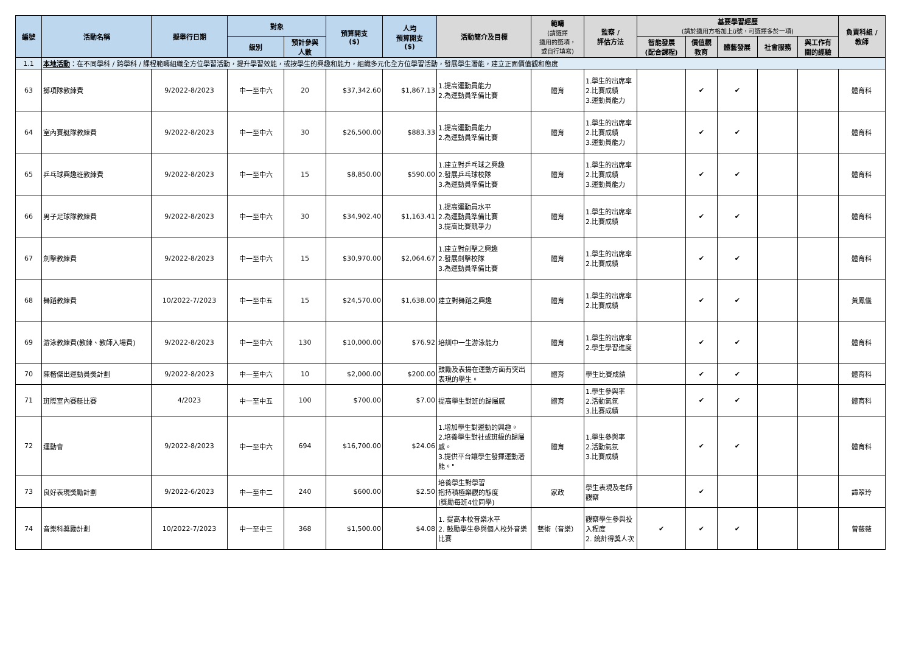| 編號 | 活動名稱 | 擬舉行日期 | 對象 | | 預算開支 ($) | 人均 預算開支 ($) | 活動簡介及目標 | 範疇 (請選擇 適用的選項， 或自行填寫) | 監察 / 評估方法 | 基要學習經歷 (請於適用方格加上ü號，可選擇多於一項) | | | | | 負責科組 / 教師 |
| --- | --- | --- | --- | --- | --- | --- | --- | --- | --- | --- | --- | --- | --- | --- | --- |
| | | | 級別 | 預計參與 人數 | | | | | | 智能發展 (配合課程) | 價值觀 教育 | 體藝發展 | 社會服務 | 與工作有 關的經驗 | |
| 1.1 | 本地活動 ：在不同學科 / 跨學科 / 課程範疇組織全方位學習活動，提升學習效能，或按學生的興趣和能力，組織多元化全方位學習活動，發展學生潛能，建立正面價值觀和態度 | | | | | | | | | | | | | | |
| 63 | 擲項隊教練費 | 9/2022-8/2023 | 中一至中六 | 20 | $37,342.60 | $1,867.13 | 1.提高運動員能力 2.為運動員準備比賽 | 體育 | 1.學生的出席率 2.比賽成績 3.運動員能力 | | ✔ | ✔ | | | 體育科 |
| 64 | 室內賽艇隊教練費 | 9/2022-8/2023 | 中一至中六 | 30 | $26,500.00 | $883.33 | 1.提高運動員能力 2.為運動員準備比賽 | 體育 | 1.學生的出席率 2.比賽成績 3.運動員能力 | | ✔ | ✔ | | | 體育科 |
| 65 | 乒乓球興趣班教練費 | 9/2022-8/2023 | 中一至中六 | 15 | $8,850.00 | $590.00 | 1.建立對乒乓球之興趣 2.發展乒乓球校隊 3.為運動員準備比賽 | 體育 | 1.學生的出席率 2.比賽成績 3.運動員能力 | | ✔ | ✔ | | | 體育科 |
| 66 | 男子足球隊教練費 | 9/2022-8/2023 | 中一至中六 | 30 | $34,902.40 | $1,163.41 | 1.提高運動員水平 2.為運動員準備比賽 3.提高比賽競爭力 | 體育 | 1.學生的出席率 2.比賽成績 | | ✔ | ✔ | | | 體育科 |
| 67 | 劍擊教練費 | 9/2022-8/2023 | 中一至中六 | 15 | $30,970.00 | $2,064.67 | 1.建立對劍擊之興趣 2.發展劍擊校隊 3.為運動員準備比賽 | 體育 | 1.學生的出席率 2.比賽成績 | | ✔ | ✔ | | | 體育科 |
| 68 | 舞蹈教練費 | 10/2022-7/2023 | 中一至中五 | 15 | $24,570.00 | $1,638.00 | 建立對舞蹈之興趣 | 體育 | 1.學生的出席率 2.比賽成績 | | ✔ | ✔ | | | 黃鳳儀 |
| 69 | 游泳教練費(教練、教師入場費) | 9/2022-8/2023 | 中一至中六 | 130 | $10,000.00 | $76.92 | 培訓中一生游泳能力 | 體育 | 1.學生的出席率 2.學生學習進度 | | ✔ | ✔ | | | 體育科 |
| 70 | 陳楷傑出運動員獎計劃 | 9/2022-8/2023 | 中一至中六 | 10 | $2,000.00 | $200.00 | 鼓勵及表揚在運動方面有突出表現的學生。 | 體育 | 學生比賽成績 | | ✔ | ✔ | | | 體育科 |
| 71 | 班際室內賽艇比賽 | 4/2023 | 中一至中五 | 100 | $700.00 | $7.00 | 提高學生對班的歸屬感 | 體育 | 1.學生參與率 2.活動氣氛 3.比賽成績 | | ✔ | ✔ | | | 體育科 |
| 72 | 運動會 | 9/2022-8/2023 | 中一至中六 | 694 | $16,700.00 | $24.06 | 1.增加學生對運動的興趣。 2.培養學生對社或班級的歸屬感。 3.提供平台讓學生發揮運動潛能。" | 體育 | 1.學生參與率 2.活動氣氛 3.比賽成績 | | ✔ | ✔ | | | 體育科 |
| 73 | 良好表現獎勵計劃 | 9/2022-6/2023 | 中一至中二 | 240 | $600.00 | $2.50 | 培養學生對學習 抱持積極樂觀的態度 (獎勵每班4位同學) | 家政 | 學生表現及老師觀察 | | ✔ | | | | 譚翠玲 |
| 74 | 音樂科獎勵計劃 | 10/2022-7/2023 | 中一至中三 | 368 | $1,500.00 | $4.08 | 1. 提高本校音樂水平 2. 鼓勵學生參與個人校外音樂比賽 | 藝術（音樂） | 觀察學生參與投入程度 2. 統計得獎人次 | ✔ | ✔ | ✔ | | | 曾薇薇 |